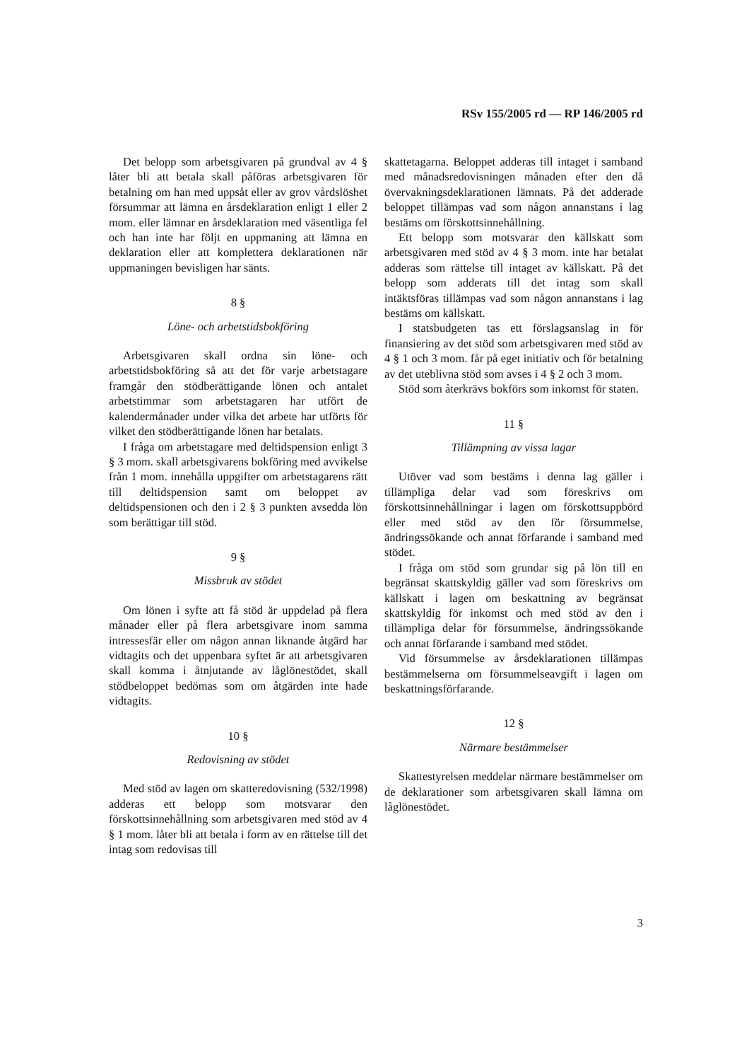RSv 155/2005 rd — RP 146/2005 rd
Det belopp som arbetsgivaren på grundval av 4 § låter bli att betala skall påföras arbetsgivaren för betalning om han med uppsåt eller av grov vårdslöshet försummar att lämna en årsdeklaration enligt 1 eller 2 mom. eller lämnar en årsdeklaration med väsentliga fel och han inte har följt en uppmaning att lämna en deklaration eller att komplettera deklarationen när uppmaningen bevisligen har sänts.
8 §
Löne- och arbetstidsbokföring
Arbetsgivaren skall ordna sin löne- och arbetstidsbokföring så att det för varje arbetstagare framgår den stödberättigande lönen och antalet arbetstimmar som arbetstagaren har utfört de kalendermånader under vilka det arbete har utförts för vilket den stödberättigande lönen har betalats.
I fråga om arbetstagare med deltidspension enligt 3 § 3 mom. skall arbetsgivarens bokföring med avvikelse från 1 mom. innehålla uppgifter om arbetstagarens rätt till deltidspension samt om beloppet av deltidspensionen och den i 2 § 3 punkten avsedda lön som berättigar till stöd.
9 §
Missbruk av stödet
Om lönen i syfte att få stöd är uppdelad på flera månader eller på flera arbetsgivare inom samma intressesfär eller om någon annan liknande åtgärd har vidtagits och det uppenbara syftet är att arbetsgivaren skall komma i åtnjutande av låglönestödet, skall stödbeloppet bedömas som om åtgärden inte hade vidtagits.
10 §
Redovisning av stödet
Med stöd av lagen om skatteredovisning (532/1998) adderas ett belopp som motsvarar den förskottsinnehållning som arbetsgivaren med stöd av 4 § 1 mom. låter bli att betala i form av en rättelse till det intag som redovisas till
skattetagarna. Beloppet adderas till intaget i samband med månadsredovisningen månaden efter den då övervakningsdeklarationen lämnats. På det adderade beloppet tillämpas vad som någon annanstans i lag bestäms om förskottsinnehållning.
Ett belopp som motsvarar den källskatt som arbetsgivaren med stöd av 4 § 3 mom. inte har betalat adderas som rättelse till intaget av källskatt. På det belopp som adderats till det intag som skall intäktsföras tillämpas vad som någon annanstans i lag bestäms om källskatt.
I statsbudgeten tas ett förslagsanslag in för finansiering av det stöd som arbetsgivaren med stöd av 4 § 1 och 3 mom. får på eget initiativ och för betalning av det uteblivna stöd som avses i 4 § 2 och 3 mom.
Stöd som återkrävs bokförs som inkomst för staten.
11 §
Tillämpning av vissa lagar
Utöver vad som bestäms i denna lag gäller i tillämpliga delar vad som föreskrivs om förskottsinnehållningar i lagen om förskottsuppbörd eller med stöd av den för försummelse, ändringssökande och annat förfarande i samband med stödet.
I fråga om stöd som grundar sig på lön till en begränsat skattskyldig gäller vad som föreskrivs om källskatt i lagen om beskattning av begränsat skattskyldig för inkomst och med stöd av den i tillämpliga delar för försummelse, ändringssökande och annat förfarande i samband med stödet.
Vid försummelse av årsdeklarationen tillämpas bestämmelserna om försummelseavgift i lagen om beskattningsförfarande.
12 §
Närmare bestämmelser
Skattestyrelsen meddelar närmare bestämmelser om de deklarationer som arbetsgivaren skall lämna om låglönestödet.
3